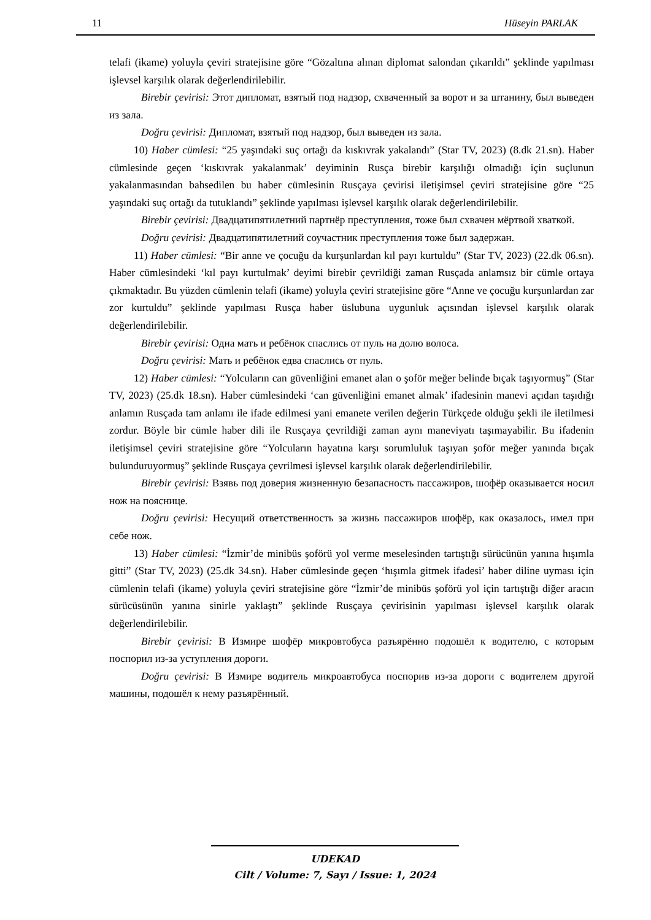11 Hüseyin PARLAK
telafi (ikame) yoluyla çeviri stratejisine göre “Gözaltına alınan diplomat salondan çıkarıldı” şeklinde yapılması işlevsel karşılık olarak değerlendirilebilir.
Birebir çevirisi: Этот дипломат, взятый под надзор, схваченный за ворот и за штанину, был выведен из зала.
Doğru çevirisi: Дипломат, взятый под надзор, был выведен из зала.
10) Haber cümlesi: “25 yaşındaki suç ortağı da kıskıvrak yakalandı” (Star TV, 2023) (8.dk 21.sn). Haber cümlesinde geçen ‘kıskıvrak yakalanmak’ deyiminin Rusça birebir karşılığı olmadığı için suçlunun yakalanmasından bahsedilen bu haber cümlesinin Rusçaya çevirisi iletişimsel çeviri stratejisine göre “25 yaşındaki suç ortağı da tutuklandı” şeklinde yapılması işlevsel karşılık olarak değerlendirilebilir.
Birebir çevirisi: Двадцатипятилетний партнёр преступления, тоже был схвачен мёртвой хваткой.
Doğru çevirisi: Двадцатипятилетний соучастник преступления тоже был задержан.
11) Haber cümlesi: “Bir anne ve çocuğu da kurşunlardan kıl payı kurtuldu” (Star TV, 2023) (22.dk 06.sn). Haber cümlesindeki ‘kıl payı kurtulmak’ deyimi birebir çevrildiği zaman Rusçada anlamsız bir cümle ortaya çıkmaktadır. Bu yüzden cümlenin telafi (ikame) yoluyla çeviri stratejisine göre “Anne ve çocuğu kurşunlardan zar zor kurtuldu” şeklinde yapılması Rusça haber üslubuna uygunluk açısından işlevsel karşılık olarak değerlendirilebilir.
Birebir çevirisi: Одна мать и ребёнок спаслись от пуль на долю волоса.
Doğru çevirisi: Мать и ребёнок едва спаслись от пуль.
12) Haber cümlesi: “Yolcuların can güvenliğini emanet alan o şoför meğer belinde bıçak taşıyormuş” (Star TV, 2023) (25.dk 18.sn). Haber cümlesindeki ‘can güvenliğini emanet almak’ ifadesinin manevi açıdan taşıdığı anlamın Rusçada tam anlamı ile ifade edilmesi yani emanete verilen değerin Türkçede olduğu şekli ile iletilmesi zordur. Böyle bir cümle haber dili ile Rusçaya çevrildiği zaman aynı maneviyatı taşımayabilir. Bu ifadenin iletişimsel çeviri stratejisine göre “Yolcuların hayatına karşı sorumluluk taşıyan şoför meğer yanında bıçak bulunduruyormuş” şeklinde Rusçaya çevrilmesi işlevsel karşılık olarak değerlendirilebilir.
Birebir çevirisi: Взявь под доверия жизненную безапасность пассажиров, шофёр оказывается носил нож на пояснице.
Doğru çevirisi: Несущий ответственность за жизнь пассажиров шофёр, как оказалось, имел при себе нож.
13) Haber cümlesi: “İzmir’de minibüs şoförü yol verme meselesinden tartıştığı sürücünün yanına hışımla gitti” (Star TV, 2023) (25.dk 34.sn). Haber cümlesinde geçen ‘hışımla gitmek ifadesi’ haber diline uyması için cümlenin telafi (ikame) yoluyla çeviri stratejisine göre “İzmir’de minibüs şoförü yol için tartıştığı diğer aracın sürücüsünün yanına sinirle yaklaştı” şeklinde Rusçaya çevirisinin yapılması işlevsel karşılık olarak değerlendirilebilir.
Birebir çevirisi: В Измире шофёр микровтобуса разъярённо подошёл к водителю, с которым поспорил из-за уступления дороги.
Doğru çevirisi: В Измире водитель микроавтобуса поспорив из-за дороги с водителем другой машины, подошёл к нему разъярённый.
UDEKAD
Cilt / Volume: 7, Sayı / Issue: 1, 2024